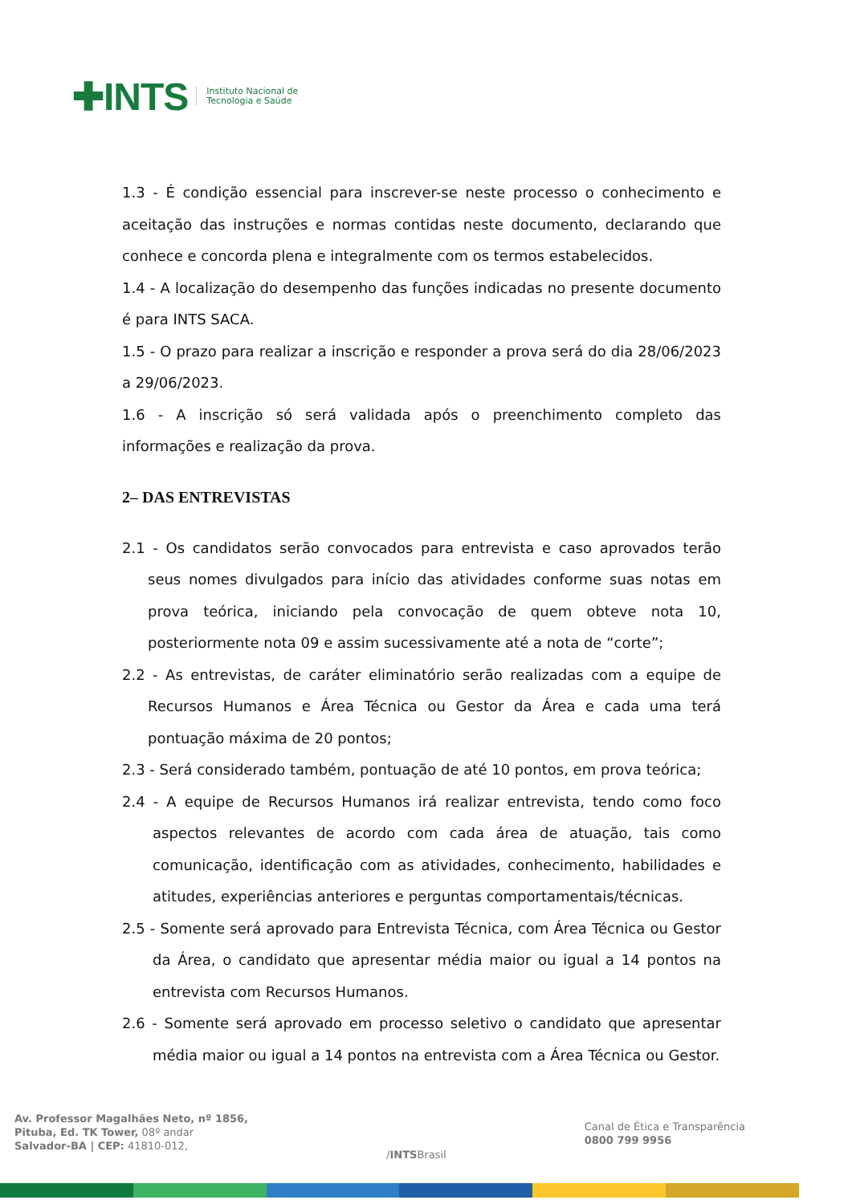✚INTS
Instituto Nacional de
Tecnologia e Saúde
1.3 - É condição essencial para inscrever-se neste processo o conhecimento e aceitação das instruções e normas contidas neste documento, declarando que conhece e concorda plena e integralmente com os termos estabelecidos.
1.4 - A localização do desempenho das funções indicadas no presente documento é para INTS SACA.
1.5 - O prazo para realizar a inscrição e responder a prova será do dia 28/06/2023 a 29/06/2023.
1.6 - A inscrição só será validada após o preenchimento completo das informações e realização da prova.
2– DAS ENTREVISTAS
2.1 - Os candidatos serão convocados para entrevista e caso aprovados terão seus nomes divulgados para início das atividades conforme suas notas em prova teórica, iniciando pela convocação de quem obteve nota 10, posteriormente nota 09 e assim sucessivamente até a nota de “corte”;
2.2 - As entrevistas, de caráter eliminatório serão realizadas com a equipe de Recursos Humanos e Área Técnica ou Gestor da Área e cada uma terá pontuação máxima de 20 pontos;
2.3 - Será considerado também, pontuação de até 10 pontos, em prova teórica;
2.4 - A equipe de Recursos Humanos irá realizar entrevista, tendo como foco aspectos relevantes de acordo com cada área de atuação, tais como comunicação, identificação com as atividades, conhecimento, habilidades e atitudes, experiências anteriores e perguntas comportamentais/técnicas.
2.5 - Somente será aprovado para Entrevista Técnica, com Área Técnica ou Gestor da Área, o candidato que apresentar média maior ou igual a 14 pontos na entrevista com Recursos Humanos.
2.6 - Somente será aprovado em processo seletivo o candidato que apresentar média maior ou igual a 14 pontos na entrevista com a Área Técnica ou Gestor.
Av. Professor Magalhães Neto, nº 1856,
Pituba, Ed. TK Tower, 08º andar
Salvador-BA | CEP: 41810-012,
/INTSBrasil
Canal de Ética e Transparência
0800 799 9956